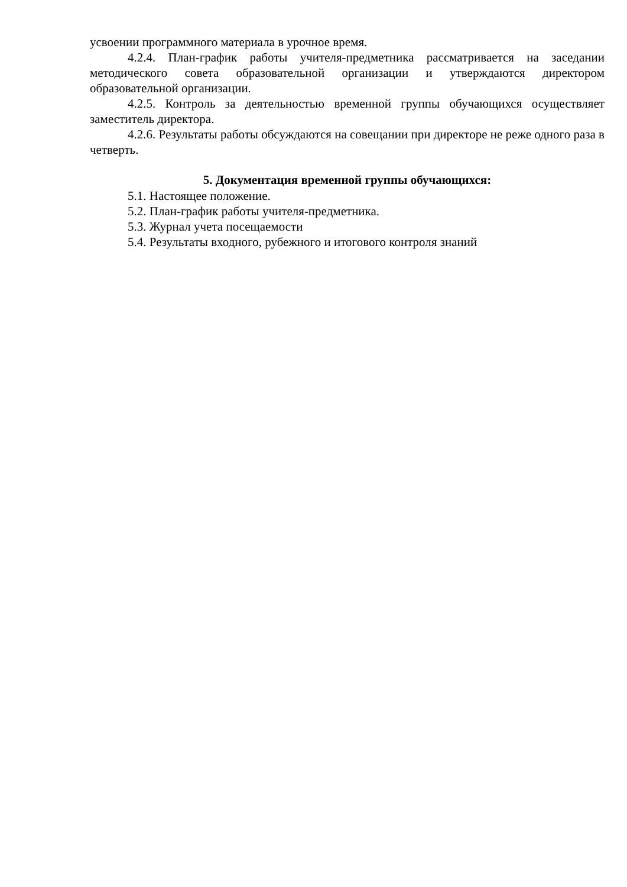усвоении программного материала в урочное время.
4.2.4. План-график работы учителя-предметника рассматривается на заседании методического совета образовательной организации и утверждаются директором образовательной организации.
4.2.5. Контроль за деятельностью временной группы обучающихся осуществляет заместитель директора.
4.2.6. Результаты работы обсуждаются на совещании при директоре не реже одного раза в четверть.
5. Документация временной группы обучающихся:
5.1. Настоящее положение.
5.2. План-график работы учителя-предметника.
5.3. Журнал учета посещаемости
5.4. Результаты входного, рубежного и итогового контроля знаний